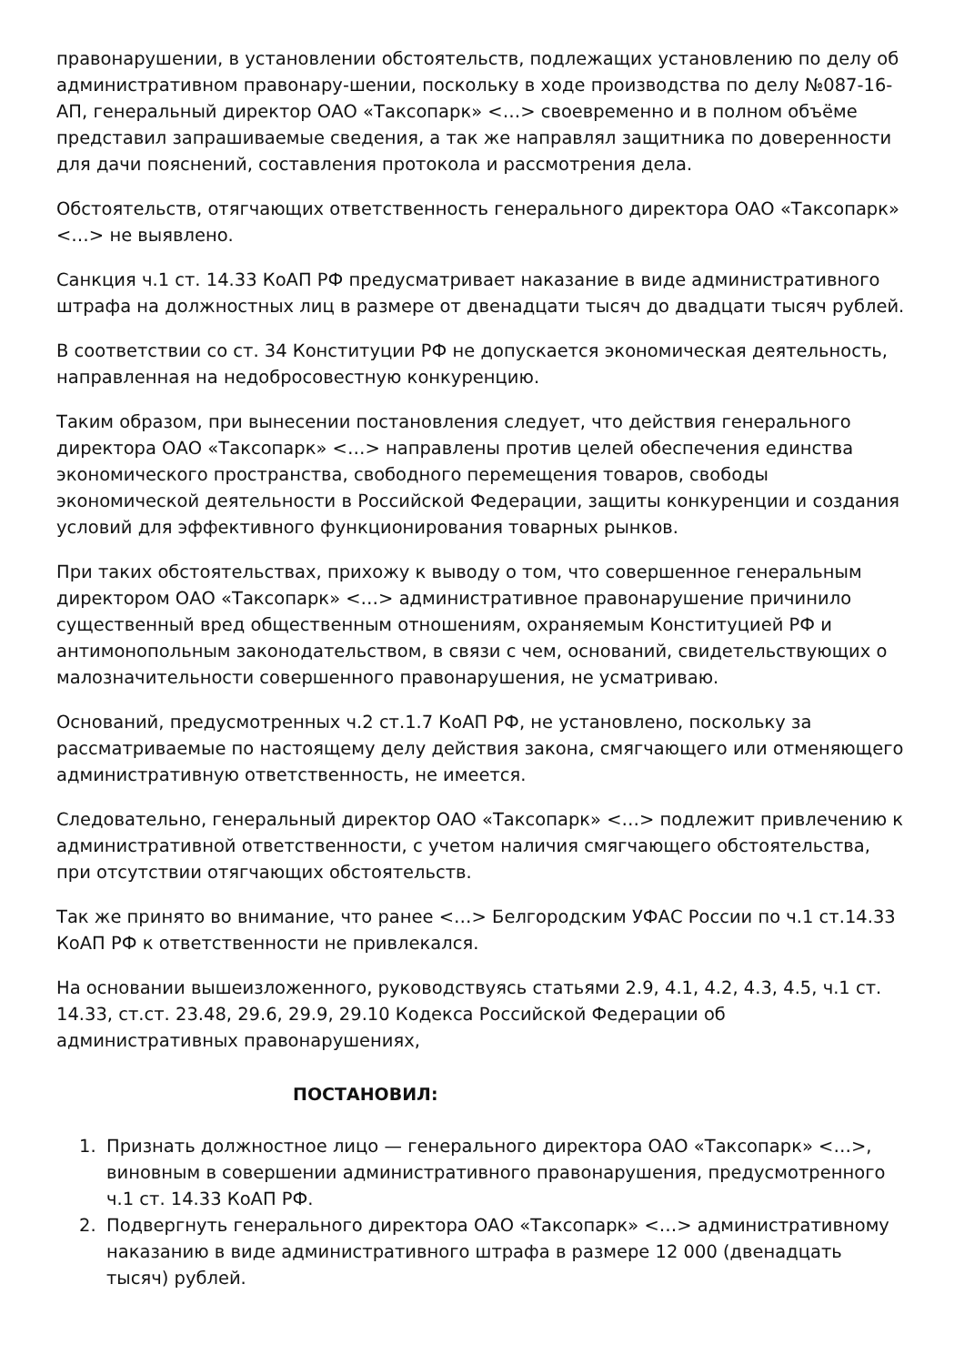правонарушении, в установлении обстоятельств, подлежащих установлению по делу об административном правонару-шении, поскольку в ходе производства по делу №087-16-АП, генеральный директор ОАО «Таксопарк» <…> своевременно и в полном объёме представил запрашиваемые сведения, а так же направлял защитника по доверенности для дачи пояснений, составления протокола и рассмотрения дела.
Обстоятельств, отягчающих ответственность генерального директора ОАО «Таксопарк» <…> не выявлено.
Санкция ч.1 ст. 14.33 КоАП РФ предусматривает наказание в виде административного штрафа на должностных лиц в размере от двенадцати тысяч до двадцати тысяч рублей.
В соответствии со ст. 34 Конституции РФ не допускается экономическая деятельность, направленная на недобросовестную конкуренцию.
Таким образом, при вынесении постановления следует, что действия генерального директора ОАО «Таксопарк» <…> направлены против целей обеспечения единства экономического пространства, свободного перемещения товаров, свободы экономической деятельности в Российской Федерации, защиты конкуренции и создания условий для эффективного функционирования товарных рынков.
При таких обстоятельствах, прихожу к выводу о том, что совершенное генеральным директором ОАО «Таксопарк» <…> административное правонарушение причинило существенный вред общественным отношениям, охраняемым Конституцией РФ и антимонопольным законодательством, в связи с чем, оснований, свидетельствующих о малозначительности совершенного правонарушения, не усматриваю.
Оснований, предусмотренных ч.2 ст.1.7 КоАП РФ, не установлено, поскольку за рассматриваемые по настоящему делу действия закона, смягчающего или отменяющего административную ответственность, не имеется.
Следовательно, генеральный директор ОАО «Таксопарк» <…> подлежит привлечению к административной ответственности, с учетом наличия смягчающего обстоятельства, при отсутствии отягчающих обстоятельств.
Так же принято во внимание, что ранее <…> Белгородским УФАС России по ч.1 ст.14.33 КоАП РФ к ответственности не привлекался.
На основании вышеизложенного, руководствуясь статьями 2.9, 4.1, 4.2, 4.3, 4.5, ч.1 ст. 14.33, ст.ст. 23.48, 29.6, 29.9, 29.10 Кодекса Российской Федерации об административных правонарушениях,
ПОСТАНОВИЛ:
1. Признать должностное лицо — генерального директора ОАО «Таксопарк» <…>, виновным в совершении административного правонарушения, предусмотренного ч.1 ст. 14.33 КоАП РФ.
2. Подвергнуть генерального директора ОАО «Таксопарк» <…> административному наказанию в виде административного штрафа в размере 12 000 (двенадцать тысяч) рублей.